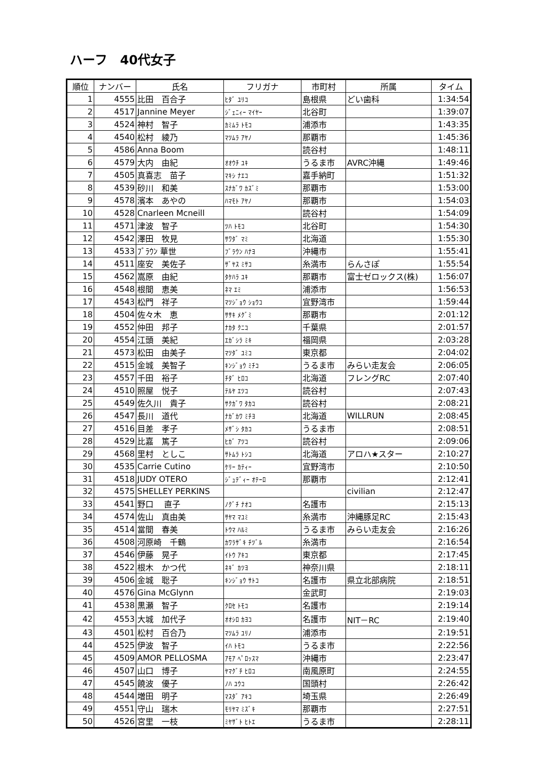ハーフ　40代女子
| 順位 | ナンバー | 氏名 | フリガナ | 市町村 | 所属 | タイム |
| --- | --- | --- | --- | --- | --- | --- |
| 1 | 4555 | 比田 百合子 | ﾋﾀﾞ ﾕﾘｺ | 島根県 | どい歯科 | 1:34:54 |
| 2 | 4517 | Jannine Meyer | ｼﾞｪﾆｨｰ ﾏｲﾔｰ | 北谷町 | | 1:39:07 |
| 3 | 4524 | 神村 智子 | ｶﾐﾑﾗ ﾄﾓｺ | 浦添市 | | 1:43:35 |
| 4 | 4540 | 松村 綾乃 | ﾏﾂﾑﾗ ｱﾔﾉ | 那覇市 | | 1:45:36 |
| 5 | 4586 | Anna Boom | | 読谷村 | | 1:48:11 |
| 6 | 4579 | 大内 由紀 | ｵｵｳﾁ ﾕｷ | うるま市 | AVRC沖縄 | 1:49:46 |
| 7 | 4505 | 真喜志 苗子 | ﾏｷｼ ﾅｴｺ | 嘉手納町 | | 1:51:32 |
| 8 | 4539 | 砂川 和美 | ｽﾅｶﾞﾜ ｶｽﾞﾐ | 那覇市 | | 1:53:00 |
| 9 | 4578 | 濱本 あやの | ﾊﾏﾓﾄ ｱﾔﾉ | 那覇市 | | 1:54:03 |
| 10 | 4528 | Cnarleen Mcneill | | 読谷村 | | 1:54:09 |
| 11 | 4571 | 津波 智子 | ﾂﾊ ﾄﾓｺ | 北谷町 | | 1:54:30 |
| 12 | 4542 | 澤田 牧見 | ｻﾜﾀﾞ ﾏﾐ | 北海道 | | 1:55:30 |
| 13 | 4533 | ﾌﾞﾗｳﾝ 華世 | ﾌﾞﾗｳﾝ ﾊﾅﾖ | 沖縄市 | | 1:55:41 |
| 14 | 4511 | 座安 美佐子 | ｻﾞﾔｽ ﾐｻｺ | 糸満市 | らんさぽ | 1:55:54 |
| 15 | 4562 | 嵩原 由紀 | ﾀｹﾊﾗ ﾕｷ | 那覇市 | 富士ゼロックス(株) | 1:56:07 |
| 16 | 4548 | 根間 恵美 | ﾈﾏ ｴﾐ | 浦添市 | | 1:56:53 |
| 17 | 4543 | 松門 祥子 | ﾏﾂｼﾞｮｳ ｼｮｳｺ | 宜野湾市 | | 1:59:44 |
| 18 | 4504 | 佐々木 恵 | ｻｻｷ ﾒｸﾞﾐ | 那覇市 | | 2:01:12 |
| 19 | 4552 | 仲田 邦子 | ﾅｶﾀ ｸﾆｺ | 千葉県 | | 2:01:57 |
| 20 | 4554 | 江頭 美紀 | ｴｶﾞｼﾗ ﾐｷ | 福岡県 | | 2:03:28 |
| 21 | 4573 | 松田 由美子 | ﾏﾂﾀﾞ ﾕﾐｺ | 東京都 | | 2:04:02 |
| 22 | 4515 | 金城 美智子 | ｷﾝｼﾞｮｳ ﾐﾁｺ | うるま市 | みらい走友会 | 2:06:05 |
| 23 | 4557 | 千田 裕子 | ﾁﾀﾞ ﾋﾛｺ | 北海道 | フレングRC | 2:07:40 |
| 24 | 4510 | 照屋 悦子 | ﾃﾙﾔ ｴﾂｺ | 読谷村 | | 2:07:43 |
| 25 | 4549 | 佐久川 貴子 | ｻｸｶﾞﾜ ﾀｶｺ | 読谷村 | | 2:08:21 |
| 26 | 4547 | 長川 道代 | ﾅｶﾞｶﾜ ﾐﾁﾖ | 北海道 | WILLRUN | 2:08:45 |
| 27 | 4516 | 目差 孝子 | ﾒｻﾞｼ ﾀｶｺ | うるま市 | | 2:08:51 |
| 28 | 4529 | 比嘉 篤子 | ﾋｶﾞ ｱﾂｺ | 読谷村 | | 2:09:06 |
| 29 | 4568 | 里村 としこ | ｻﾄﾑﾗ ﾄｼｺ | 北海道 | アロハ★スター | 2:10:27 |
| 30 | 4535 | Carrie Cutino | ｹﾘｰ ｶﾃｨｰ | 宜野湾市 | | 2:10:50 |
| 31 | 4518 | JUDY OTERO | ｼﾞｭﾃﾞｨｰ ｵﾃｰﾛ | 那覇市 | | 2:12:41 |
| 32 | 4575 | SHELLEY PERKINS | | | civilian | 2:12:47 |
| 33 | 4541 | 野口 直子 | ﾉｸﾞﾁ ﾅｵｺ | 名護市 | | 2:15:13 |
| 34 | 4574 | 佐山 真由美 | ｻﾔﾏ ﾏﾕﾐ | 糸満市 | 沖縄豚足RC | 2:15:43 |
| 35 | 4514 | 當間 春美 | ﾄｳﾏ ﾊﾙﾐ | うるま市 | みらい走友会 | 2:16:26 |
| 36 | 4508 | 河原崎 千鶴 | ｶﾜﾗｻﾞｷ ﾁﾂﾞﾙ | 糸満市 | | 2:16:54 |
| 37 | 4546 | 伊藤 晃子 | ｲﾄｳ ｱｷｺ | 東京都 | | 2:17:45 |
| 38 | 4522 | 根木 かつ代 | ﾈｷﾞ ｶﾂﾖ | 神奈川県 | | 2:18:11 |
| 39 | 4506 | 金城 聡子 | ｷﾝｼﾞｮｳ ｻﾄｺ | 名護市 | 県立北部病院 | 2:18:51 |
| 40 | 4576 | Gina McGlynn | | 金武町 | | 2:19:03 |
| 41 | 4538 | 黒瀬 智子 | ｸﾛｾ ﾄﾓｺ | 名護市 | | 2:19:14 |
| 42 | 4553 | 大城 加代子 | ｵｵｼﾛ ｶﾖｺ | 名護市 | NIT－RC | 2:19:40 |
| 43 | 4501 | 松村 百合乃 | ﾏﾂﾑﾗ ﾕﾘﾉ | 浦添市 | | 2:19:51 |
| 44 | 4525 | 伊波 智子 | ｲﾊ ﾄﾓｺ | うるま市 | | 2:22:56 |
| 45 | 4509 | AMOR PELLOSMA | ｱﾓｱ ﾍﾟﾛｯｽﾏ | 沖縄市 | | 2:23:47 |
| 46 | 4507 | 山口 博子 | ﾔﾏｸﾞﾁ ﾋﾛｺ | 南風原町 | | 2:24:55 |
| 47 | 4545 | 饒波 優子 | ﾉﾊ ﾕｳｺ | 国頭村 | | 2:26:42 |
| 48 | 4544 | 増田 明子 | ﾏｽﾀﾞ ｱｷｺ | 埼玉県 | | 2:26:49 |
| 49 | 4551 | 守山 瑞木 | ﾓﾘﾔﾏ ﾐｽﾞｷ | 那覇市 | | 2:27:51 |
| 50 | 4526 | 宮里 一枝 | ﾐﾔｻﾞﾄ ﾋﾄｴ | うるま市 | | 2:28:11 |